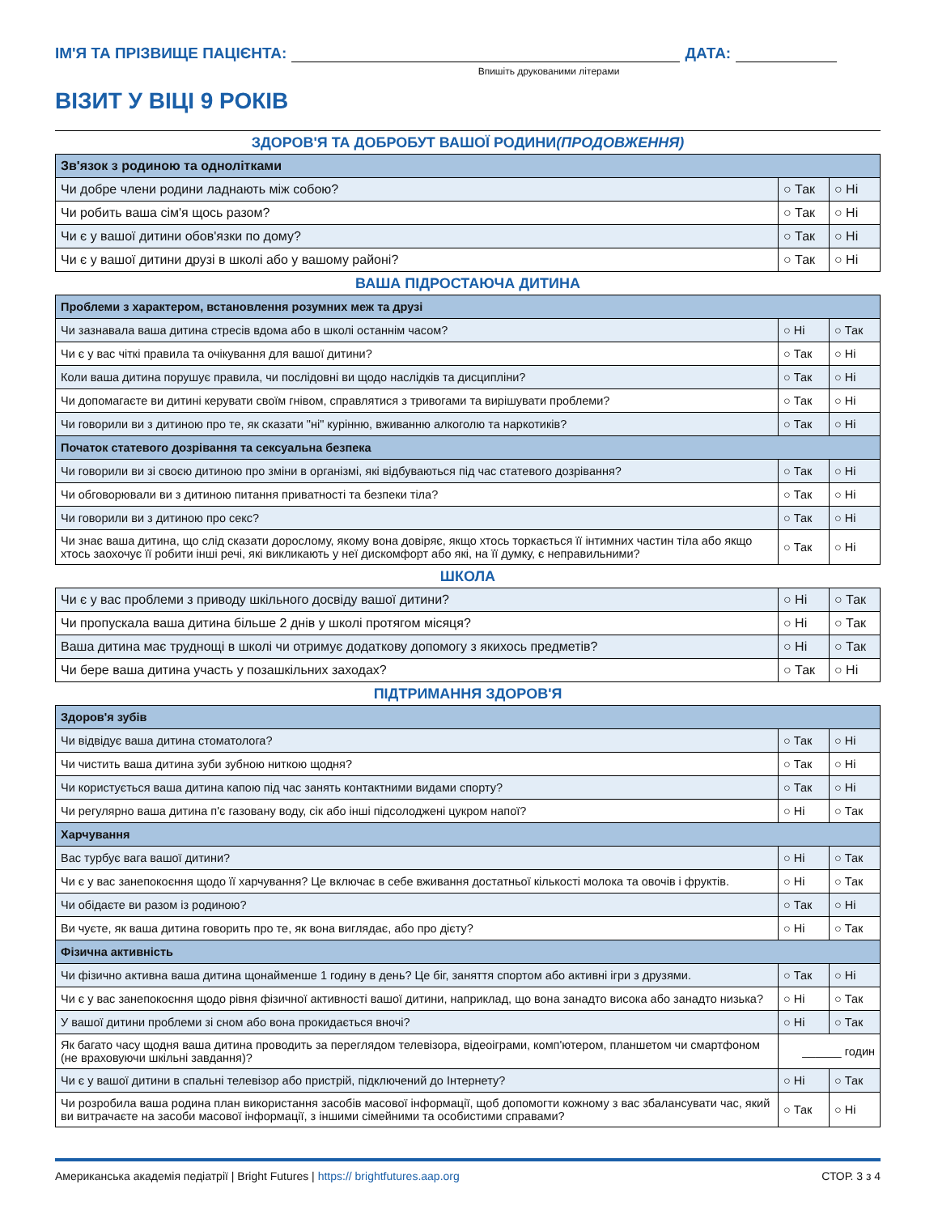ІМ'Я ТА ПРІЗВИЩЕ ПАЦІЄНТА:
ДАТА:
Впишіть друкованими літерами
ВІЗИТ У ВІЦІ 9 РОКІВ
ЗДОРОВ'Я ТА ДОБРОБУТ ВАШОЇ РОДИНИ(ПРОДОВЖЕННЯ)
| Зв'язок з родиною та однолітками | | |
| --- | --- | --- |
| Чи добре члени родини ладнають між собою? | ○ Так | ○ Ні |
| Чи робить ваша сім'я щось разом? | ○ Так | ○ Ні |
| Чи є у вашої дитини обов'язки по дому? | ○ Так | ○ Ні |
| Чи є у вашої дитини друзі в школі або у вашому районі? | ○ Так | ○ Ні |
ВАША ПІДРОСТАЮЧА ДИТИНА
| Проблеми з характером, встановлення розумних меж та друзі | | |
| --- | --- | --- |
| Чи зазнавала ваша дитина стресів вдома або в школі останнім часом? | ○ Ні | ○ Так |
| Чи є у вас чіткі правила та очікування для вашої дитини? | ○ Так | ○ Ні |
| Коли ваша дитина порушує правила, чи послідовні ви щодо наслідків та дисципліни? | ○ Так | ○ Ні |
| Чи допомагаєте ви дитині керувати своїм гнівом, справлятися з тривогами та вирішувати проблеми? | ○ Так | ○ Ні |
| Чи говорили ви з дитиною про те, як сказати "ні" курінню, вживанню алкоголю та наркотиків? | ○ Так | ○ Ні |
| Початок статевого дозрівання та сексуальна безпека | | |
| Чи говорили ви зі своєю дитиною про зміни в організмі, які відбуваються під час статевого дозрівання? | ○ Так | ○ Ні |
| Чи обговорювали ви з дитиною питання приватності та безпеки тіла? | ○ Так | ○ Ні |
| Чи говорили ви з дитиною про секс? | ○ Так | ○ Ні |
| Чи знає ваша дитина, що слід сказати дорослому, якому вона довіряє, якщо хтось торкається її інтимних частин тіла або якщо хтось заохочує її робити інші речі, які викликають у неї дискомфорт або які, на її думку, є неправильними? | ○ Так | ○ Ні |
ШКОЛА
| Чи є у вас проблеми з приводу шкільного досвіду вашої дитини? | ○ Ні | ○ Так |
| Чи пропускала ваша дитина більше 2 днів у школі протягом місяця? | ○ Ні | ○ Так |
| Ваша дитина має труднощі в школі чи отримує додаткову допомогу з якихось предметів? | ○ Ні | ○ Так |
| Чи бере ваша дитина участь у позашкільних заходах? | ○ Так | ○ Ні |
ПІДТРИМАННЯ ЗДОРОВ'Я
| Здоров'я зубів | | |
| --- | --- | --- |
| Чи відвідує ваша дитина стоматолога? | ○ Так | ○ Ні |
| Чи чистить ваша дитина зуби зубною ниткою щодня? | ○ Так | ○ Ні |
| Чи користується ваша дитина капою під час занять контактними видами спорту? | ○ Так | ○ Ні |
| Чи регулярно ваша дитина п'є газовану воду, сік або інші підсолоджені цукром напої? | ○ Ні | ○ Так |
| Харчування | | |
| Вас турбує вага вашої дитини? | ○ Ні | ○ Так |
| Чи є у вас занепокоєння щодо її харчування? Це включає в себе вживання достатньої кількості молока та овочів і фруктів. | ○ Ні | ○ Так |
| Чи обідаєте ви разом із родиною? | ○ Так | ○ Ні |
| Ви чуєте, як ваша дитина говорить про те, як вона виглядає, або про дієту? | ○ Ні | ○ Так |
| Фізична активність | | |
| Чи фізично активна ваша дитина щонайменше 1 годину в день? Це біг, заняття спортом або активні ігри з друзями. | ○ Так | ○ Ні |
| Чи є у вас занепокоєння щодо рівня фізичної активності вашої дитини, наприклад, що вона занадто висока або занадто низька? | ○ Ні | ○ Так |
| У вашої дитини проблеми зі сном або вона прокидається вночі? | ○ Ні | ○ Так |
| Як багато часу щодня ваша дитина проводить за переглядом телевізора, відеоіграми, комп'ютером, планшетом чи смартфоном (не враховуючи шкільні завдання)? | ______ годин | |
| Чи є у вашої дитини в спальні телевізор або пристрій, підключений до Інтернету? | ○ Ні | ○ Так |
| Чи розробила ваша родина план використання засобів масової інформації, щоб допомогти кожному з вас збалансувати час, який ви витрачаєте на засоби масової інформації, з іншими сімейними та особистими справами? | ○ Так | ○ Ні |
Американська академія педіатрії | Bright Futures | https:// brightfutures.aap.org
СТОР. 3 з 4